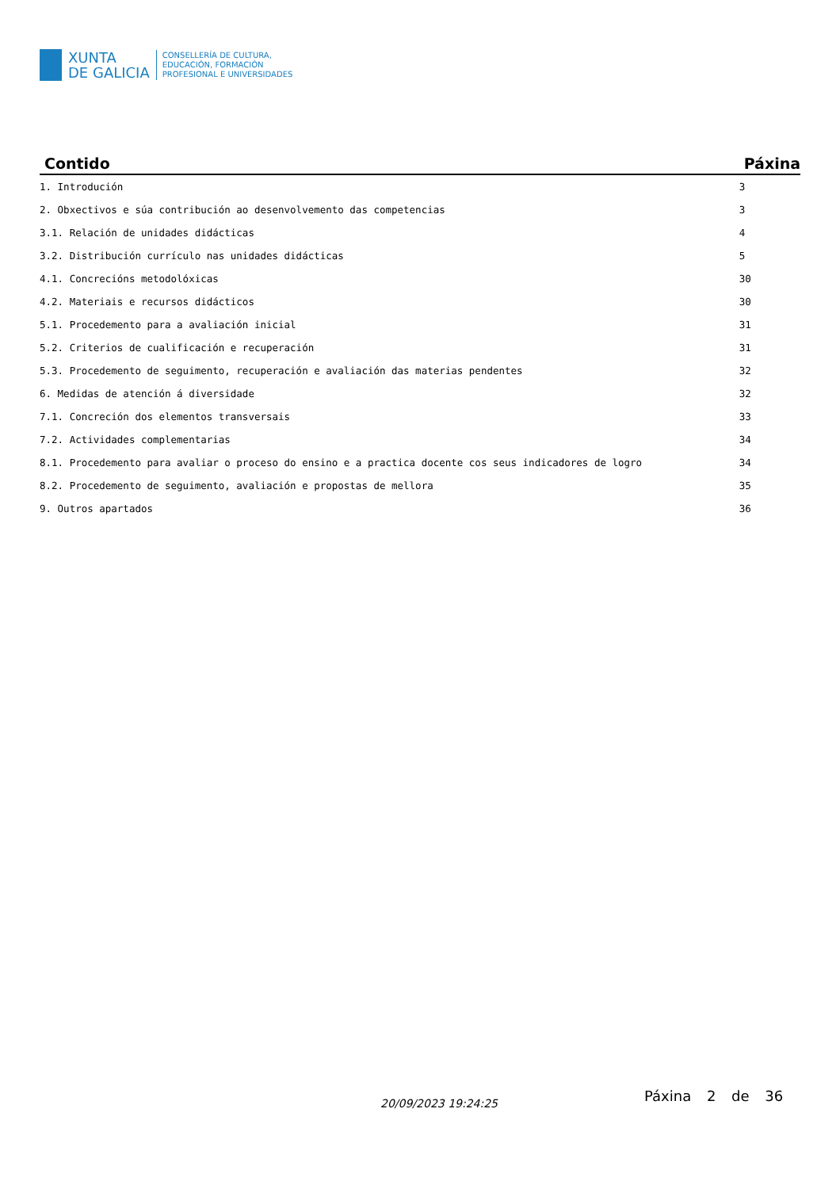XUNTA
DE GALICIA
CONSELLERÍA DE CULTURA,
EDUCACIÓN, FORMACIÓN
PROFESIONAL E UNIVERSIDADES
| Contido | Páxina |
| --- | --- |
| 1. Introdución | 3 |
| 2. Obxectivos e súa contribución ao desenvolvemento das competencias | 3 |
| 3.1. Relación de unidades didácticas | 4 |
| 3.2. Distribución currículo nas unidades didácticas | 5 |
| 4.1. Concrecións metodolóxicas | 30 |
| 4.2. Materiais e recursos didácticos | 30 |
| 5.1. Procedemento para a avaliación inicial | 31 |
| 5.2. Criterios de cualificación e recuperación | 31 |
| 5.3. Procedemento de seguimento, recuperación e avaliación das materias pendentes | 32 |
| 6. Medidas de atención á diversidade | 32 |
| 7.1. Concreción dos elementos transversais | 33 |
| 7.2. Actividades complementarias | 34 |
| 8.1. Procedemento para avaliar o proceso do ensino e a practica docente cos seus indicadores de logro | 34 |
| 8.2. Procedemento de seguimento, avaliación e propostas de mellora | 35 |
| 9. Outros apartados | 36 |
20/09/2023 19:24:25 Páxina 2 de 36